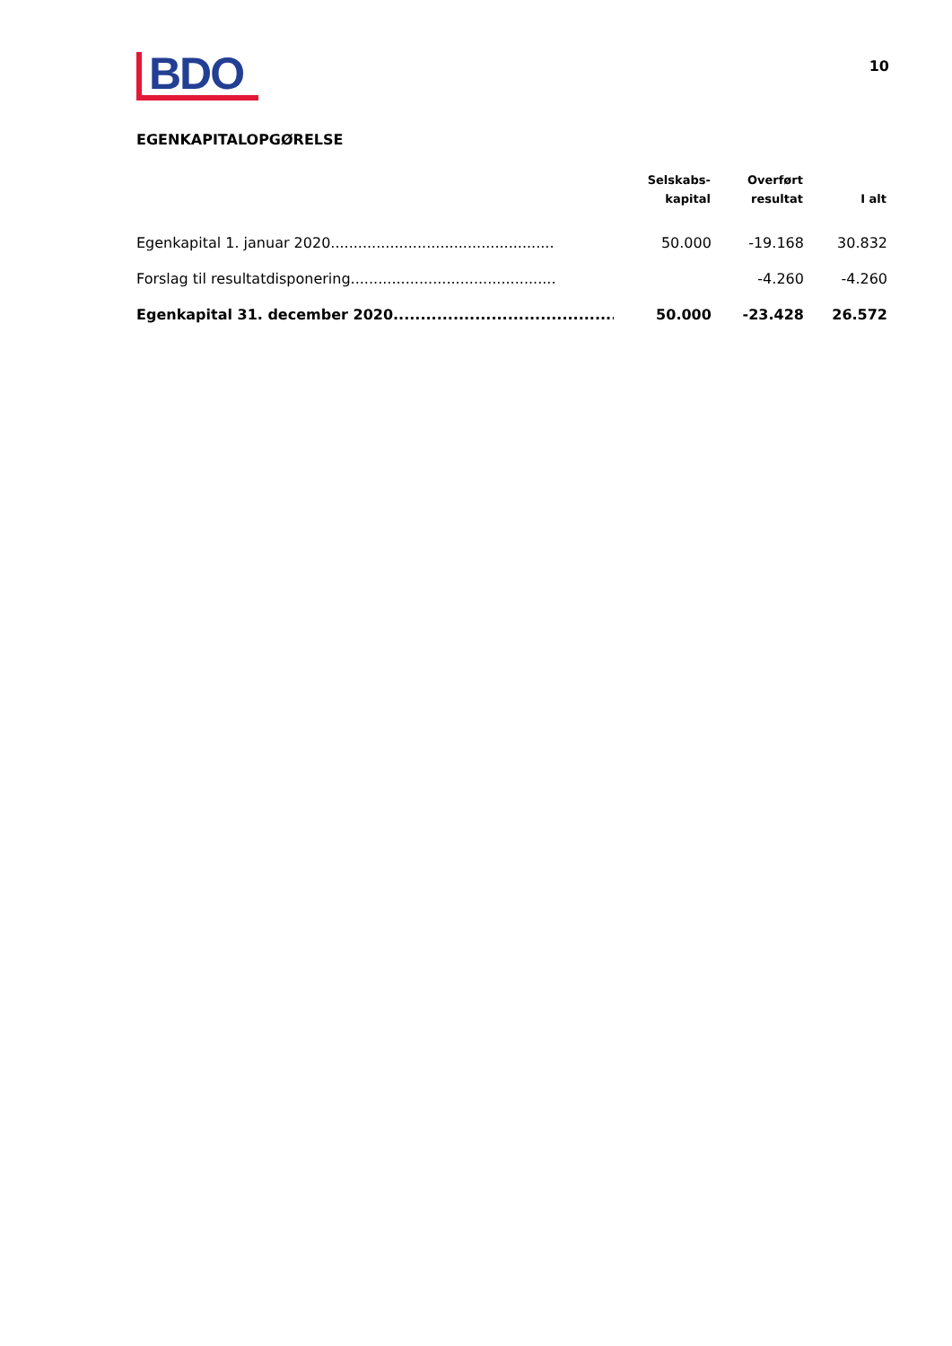BDO
10
EGENKAPITALOPGØRELSE
| | Selskabs- kapital | Overført resultat | I alt |
| --- | --- | --- | --- |
| Egenkapital 1. januar 2020................................................. | 50.000 | -19.168 | 30.832 |
| Forslag til resultatdisponering............................................. | | -4.260 | -4.260 |
| Egenkapital 31. december 2020......................................... | 50.000 | -23.428 | 26.572 |